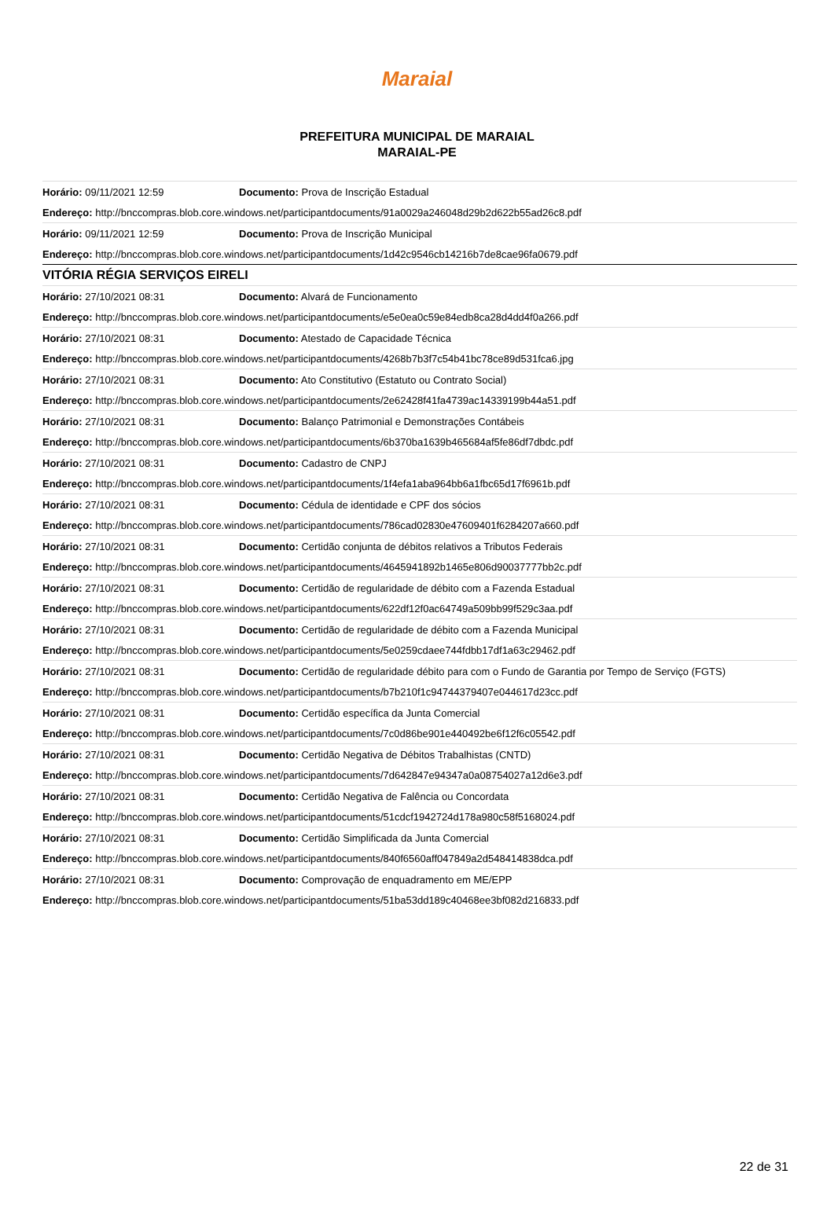Maraial
PREFEITURA MUNICIPAL DE MARAIAL
MARAIAL-PE
| Horário: 09/11/2021 12:59 | Documento: Prova de Inscrição Estadual |
| Endereço: http://bnccompras.blob.core.windows.net/participantdocuments/91a0029a246048d29b2d622b55ad26c8.pdf | |
| Horário: 09/11/2021 12:59 | Documento: Prova de Inscrição Municipal |
| Endereço: http://bnccompras.blob.core.windows.net/participantdocuments/1d42c9546cb14216b7de8cae96fa0679.pdf | |
| VITÓRIA RÉGIA SERVIÇOS EIRELI | |
| Horário: 27/10/2021 08:31 | Documento: Alvará de Funcionamento |
| Endereço: http://bnccompras.blob.core.windows.net/participantdocuments/e5e0ea0c59e84edb8ca28d4dd4f0a266.pdf | |
| Horário: 27/10/2021 08:31 | Documento: Atestado de Capacidade Técnica |
| Endereço: http://bnccompras.blob.core.windows.net/participantdocuments/4268b7b3f7c54b41bc78ce89d531fca6.jpg | |
| Horário: 27/10/2021 08:31 | Documento: Ato Constitutivo (Estatuto ou Contrato Social) |
| Endereço: http://bnccompras.blob.core.windows.net/participantdocuments/2e62428f41fa4739ac14339199b44a51.pdf | |
| Horário: 27/10/2021 08:31 | Documento: Balanço Patrimonial e Demonstrações Contábeis |
| Endereço: http://bnccompras.blob.core.windows.net/participantdocuments/6b370ba1639b465684af5fe86df7dbdc.pdf | |
| Horário: 27/10/2021 08:31 | Documento: Cadastro de CNPJ |
| Endereço: http://bnccompras.blob.core.windows.net/participantdocuments/1f4efa1aba964bb6a1fbc65d17f6961b.pdf | |
| Horário: 27/10/2021 08:31 | Documento: Cédula de identidade e CPF dos sócios |
| Endereço: http://bnccompras.blob.core.windows.net/participantdocuments/786cad02830e47609401f6284207a660.pdf | |
| Horário: 27/10/2021 08:31 | Documento: Certidão conjunta de débitos relativos a Tributos Federais |
| Endereço: http://bnccompras.blob.core.windows.net/participantdocuments/4645941892b1465e806d90037777bb2c.pdf | |
| Horário: 27/10/2021 08:31 | Documento: Certidão de regularidade de débito com a Fazenda Estadual |
| Endereço: http://bnccompras.blob.core.windows.net/participantdocuments/622df12f0ac64749a509bb99f529c3aa.pdf | |
| Horário: 27/10/2021 08:31 | Documento: Certidão de regularidade de débito com a Fazenda Municipal |
| Endereço: http://bnccompras.blob.core.windows.net/participantdocuments/5e0259cdaee744fdbb17df1a63c29462.pdf | |
| Horário: 27/10/2021 08:31 | Documento: Certidão de regularidade débito para com o Fundo de Garantia por Tempo de Serviço (FGTS) |
| Endereço: http://bnccompras.blob.core.windows.net/participantdocuments/b7b210f1c94744379407e044617d23cc.pdf | |
| Horário: 27/10/2021 08:31 | Documento: Certidão específica da Junta Comercial |
| Endereço: http://bnccompras.blob.core.windows.net/participantdocuments/7c0d86be901e440492be6f12f6c05542.pdf | |
| Horário: 27/10/2021 08:31 | Documento: Certidão Negativa de Débitos Trabalhistas (CNTD) |
| Endereço: http://bnccompras.blob.core.windows.net/participantdocuments/7d642847e94347a0a08754027a12d6e3.pdf | |
| Horário: 27/10/2021 08:31 | Documento: Certidão Negativa de Falência ou Concordata |
| Endereço: http://bnccompras.blob.core.windows.net/participantdocuments/51cdcf1942724d178a980c58f5168024.pdf | |
| Horário: 27/10/2021 08:31 | Documento: Certidão Simplificada da Junta Comercial |
| Endereço: http://bnccompras.blob.core.windows.net/participantdocuments/840f6560aff047849a2d548414838dca.pdf | |
| Horário: 27/10/2021 08:31 | Documento: Comprovação de enquadramento em ME/EPP |
| Endereço: http://bnccompras.blob.core.windows.net/participantdocuments/51ba53dd189c40468ee3bf082d216833.pdf | |
22 de 31